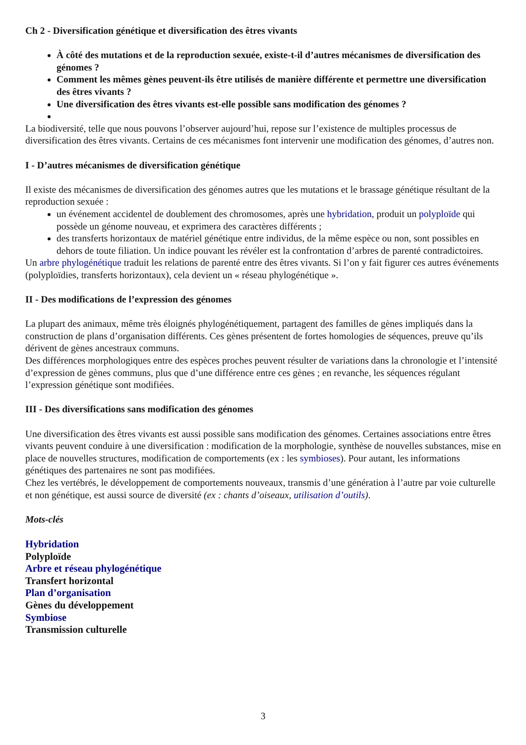Ch 2 - Diversification génétique et diversification des êtres vivants
À côté des mutations et de la reproduction sexuée, existe-t-il d’autres mécanismes de diversification des génomes ?
Comment les mêmes gènes peuvent-ils être utilisés de manière différente et permettre une diversification des êtres vivants ?
Une diversification des êtres vivants est-elle possible sans modification des génomes ?
La biodiversité, telle que nous pouvons l’observer aujourd’hui, repose sur l’existence de multiples processus de diversification des êtres vivants. Certains de ces mécanismes font intervenir une modification des génomes, d’autres non.
I - D’autres mécanismes de diversification génétique
Il existe des mécanismes de diversification des génomes autres que les mutations et le brassage génétique résultant de la reproduction sexuée :
un événement accidentel de doublement des chromosomes, après une hybridation, produit un polyploïde qui possède un génome nouveau, et exprimera des caractères différents ;
des transferts horizontaux de matériel génétique entre individus, de la même espèce ou non, sont possibles en dehors de toute filiation. Un indice pouvant les révéler est la confrontation d’arbres de parenté contradictoires.
Un arbre phylogénétique traduit les relations de parenté entre des êtres vivants. Si l’on y fait figurer ces autres événements (polyploïdies, transferts horizontaux), cela devient un « réseau phylogénétique ».
II - Des modifications de l’expression des génomes
La plupart des animaux, même très éloignés phylogénétiquement, partagent des familles de gènes impliqués dans la construction de plans d’organisation différents. Ces gènes présentent de fortes homologies de séquences, preuve qu’ils dérivent de gènes ancestraux communs.
Des différences morphologiques entre des espèces proches peuvent résulter de variations dans la chronologie et l’intensité d’expression de gènes communs, plus que d’une différence entre ces gènes ; en revanche, les séquences régulant l’expression génétique sont modifiées.
III - Des diversifications sans modification des génomes
Une diversification des êtres vivants est aussi possible sans modification des génomes. Certaines associations entre êtres vivants peuvent conduire à une diversification : modification de la morphologie, synthèse de nouvelles substances, mise en place de nouvelles structures, modification de comportements (ex : les symbioses). Pour autant, les informations génétiques des partenaires ne sont pas modifiées.
Chez les vertébrés, le développement de comportements nouveaux, transmis d’une génération à l’autre par voie culturelle et non génétique, est aussi source de diversité (ex : chants d’oiseaux, utilisation d’outils).
Mots-clés
Hybridation
Polyploïde
Arbre et réseau phylogénétique
Transfert horizontal
Plan d’organisation
Gènes du développement
Symbiose
Transmission culturelle
3